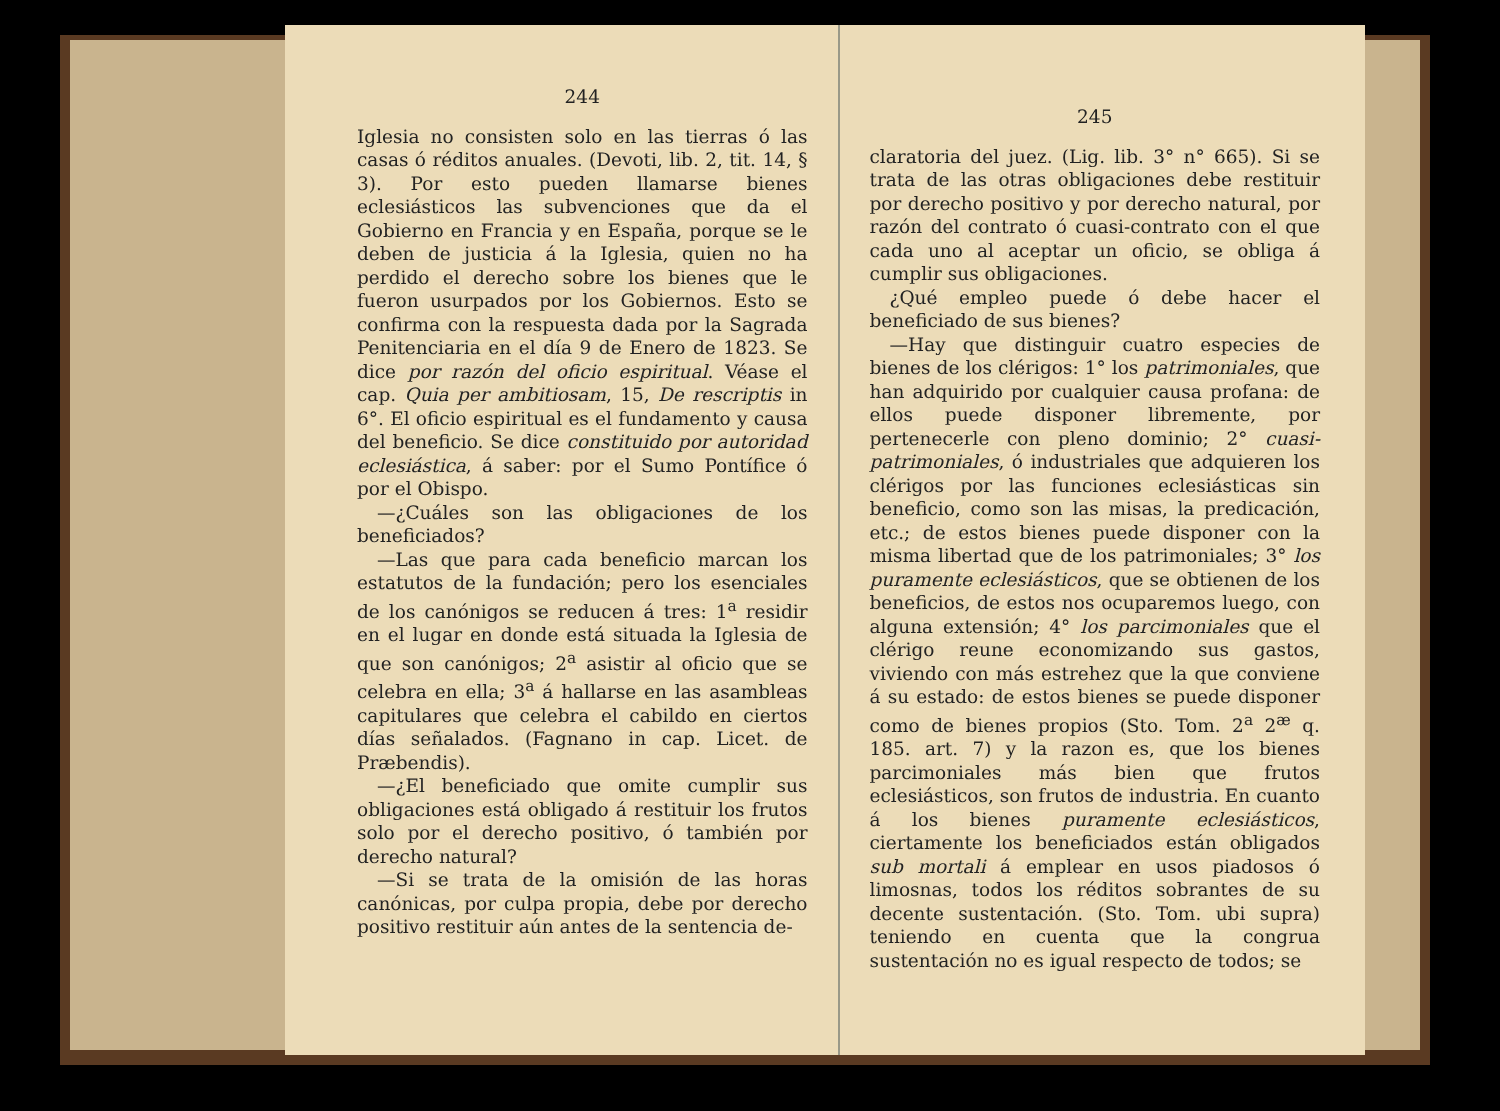244
Iglesia no consisten solo en las tierras ó las casas ó réditos anuales. (Devoti, lib. 2, tit. 14, § 3). Por esto pueden llamarse bienes eclesiásticos las subvenciones que da el Gobierno en Francia y en España, porque se le deben de justicia á la Iglesia, quien no ha perdido el derecho sobre los bienes que le fueron usurpados por los Gobiernos. Esto se confirma con la respuesta dada por la Sagrada Penitenciaria en el día 9 de Enero de 1823. Se dice por razón del oficio espiritual. Véase el cap. Quia per ambitiosam, 15, De rescriptis in 6°. El oficio espiritual es el fundamento y causa del beneficio. Se dice constituido por autoridad eclesiástica, á saber: por el Sumo Pontífice ó por el Obispo.
—¿Cuáles son las obligaciones de los beneficiados?
—Las que para cada beneficio marcan los estatutos de la fundación; pero los esenciales de los canónigos se reducen á tres: 1<sup>a</sup> residir en el lugar en donde está situada la Iglesia de que son canónigos; 2<sup>a</sup> asistir al oficio que se celebra en ella; 3<sup>a</sup> á hallarse en las asambleas capitulares que celebra el cabildo en ciertos días señalados. (Fagnano in cap. Licet. de Præbendis).
—¿El beneficiado que omite cumplir sus obligaciones está obligado á restituir los frutos solo por el derecho positivo, ó también por derecho natural?
—Si se trata de la omisión de las horas canónicas, por culpa propia, debe por derecho positivo restituir aún antes de la sentencia de-
245
claratoria del juez. (Lig. lib. 3° n° 665). Si se trata de las otras obligaciones debe restituir por derecho positivo y por derecho natural, por razón del contrato ó cuasi-contrato con el que cada uno al aceptar un oficio, se obliga á cumplir sus obligaciones.
¿Qué empleo puede ó debe hacer el beneficiado de sus bienes?
—Hay que distinguir cuatro especies de bienes de los clérigos: 1° los patrimoniales, que han adquirido por cualquier causa profana: de ellos puede disponer libremente, por pertenecerle con pleno dominio; 2° cuasi-patrimoniales, ó industriales que adquieren los clérigos por las funciones eclesiásticas sin beneficio, como son las misas, la predicación, etc.; de estos bienes puede disponer con la misma libertad que de los patrimoniales; 3° los puramente eclesiásticos, que se obtienen de los beneficios, de estos nos ocuparemos luego, con alguna extensión; 4° los parcimoniales que el clérigo reune economizando sus gastos, viviendo con más estrehez que la que conviene á su estado: de estos bienes se puede disponer como de bienes propios (Sto. Tom. 2<sup>a</sup> 2<sup>æ</sup> q. 185. art. 7) y la razon es, que los bienes parcimoniales más bien que frutos eclesiásticos, son frutos de industria. En cuanto á los bienes puramente eclesiásticos, ciertamente los beneficiados están obligados sub mortali á emplear en usos piadosos ó limosnas, todos los réditos sobrantes de su decente sustentación. (Sto. Tom. ubi supra) teniendo en cuenta que la congrua sustentación no es igual respecto de todos; se